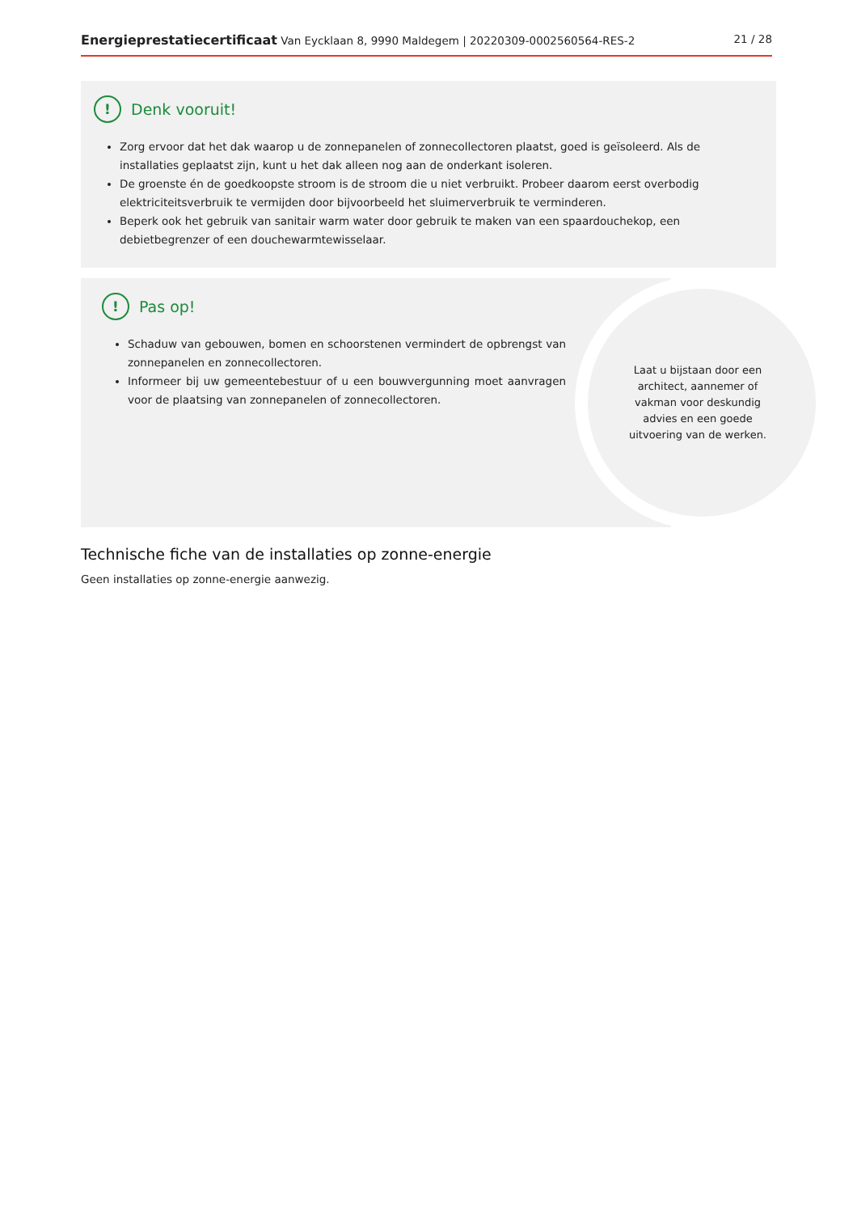Energieprestatiecertificaat Van Eycklaan 8, 9990 Maldegem | 20220309-0002560564-RES-2 21 / 28
!
Denk vooruit!
Zorg ervoor dat het dak waarop u de zonnepanelen of zonnecollectoren plaatst, goed is geïsoleerd. Als de installaties geplaatst zijn, kunt u het dak alleen nog aan de onderkant isoleren.
De groenste én de goedkoopste stroom is de stroom die u niet verbruikt. Probeer daarom eerst overbodig elektriciteitsverbruik te vermijden door bijvoorbeeld het sluimerverbruik te verminderen.
Beperk ook het gebruik van sanitair warm water door gebruik te maken van een spaardouchekop, een debietbegrenzer of een douchewarmtewisselaar.
!
Pas op!
Schaduw van gebouwen, bomen en schoorstenen vermindert de opbrengst van zonnepanelen en zonnecollectoren.
Informeer bij uw gemeentebestuur of u een bouwvergunning moet aanvragen voor de plaatsing van zonnepanelen of zonnecollectoren.
Laat u bijstaan door een architect, aannemer of vakman voor deskundig advies en een goede uitvoering van de werken.
Technische fiche van de installaties op zonne-energie
Geen installaties op zonne-energie aanwezig.